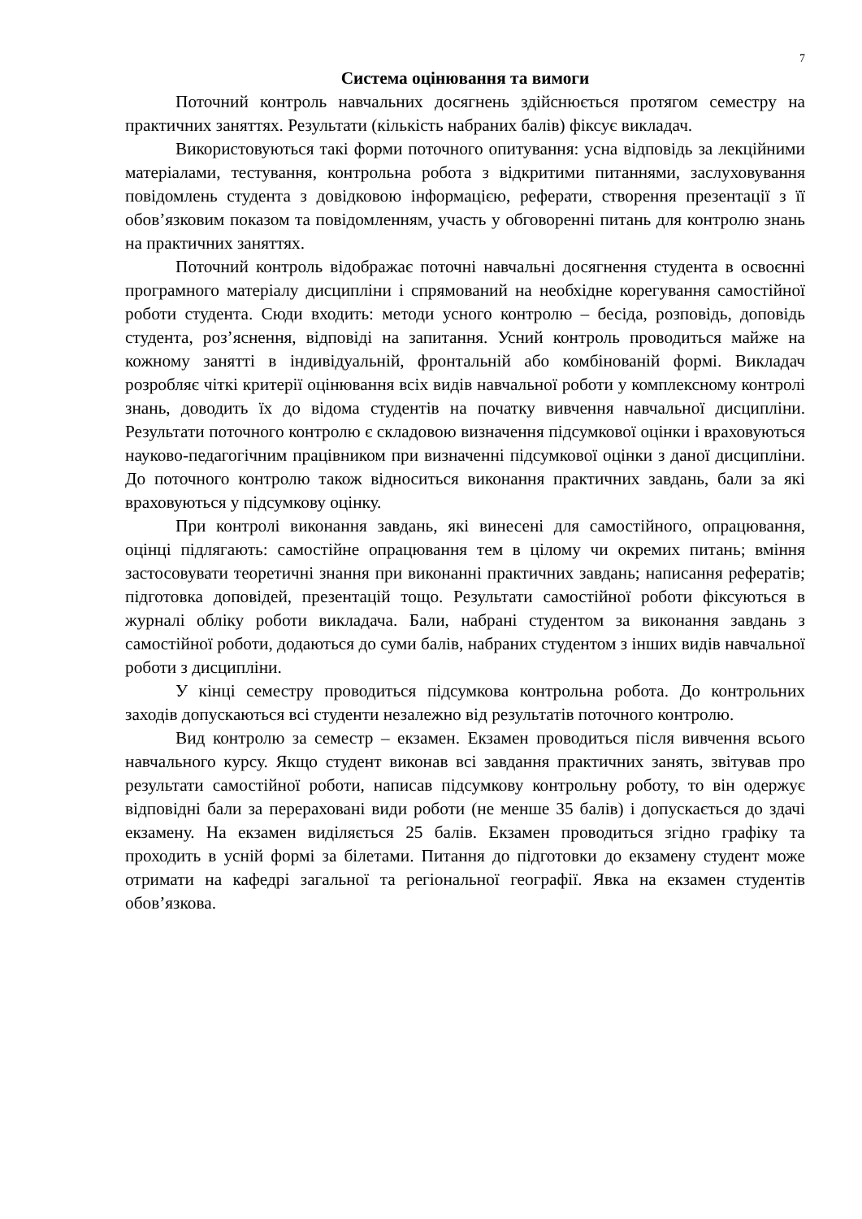7
Система оцінювання та вимоги
Поточний контроль навчальних досягнень здійснюється протягом семестру на практичних заняттях. Результати (кількість набраних балів) фіксує викладач.
Використовуються такі форми поточного опитування: усна відповідь за лекційними матеріалами, тестування, контрольна робота з відкритими питаннями, заслуховування повідомлень студента з довідковою інформацією, реферати, створення презентації з її обов’язковим показом та повідомленням, участь у обговоренні питань для контролю знань на практичних заняттях.
Поточний контроль відображає поточні навчальні досягнення студента в освоєнні програмного матеріалу дисципліни і спрямований на необхідне корегування самостійної роботи студента. Сюди входить: методи усного контролю – бесіда, розповідь, доповідь студента, роз’яснення, відповіді на запитання. Усний контроль проводиться майже на кожному занятті в індивідуальній, фронтальній або комбінованій формі. Викладач розробляє чіткі критерії оцінювання всіх видів навчальної роботи у комплексному контролі знань, доводить їх до відома студентів на початку вивчення навчальної дисципліни. Результати поточного контролю є складовою визначення підсумкової оцінки і враховуються науково-педагогічним працівником при визначенні підсумкової оцінки з даної дисципліни. До поточного контролю також відноситься виконання практичних завдань, бали за які враховуються у підсумкову оцінку.
При контролі виконання завдань, які винесені для самостійного, опрацювання, оцінці підлягають: самостійне опрацювання тем в цілому чи окремих питань; вміння застосовувати теоретичні знання при виконанні практичних завдань; написання рефератів; підготовка доповідей, презентацій тощо. Результати самостійної роботи фіксуються в журналі обліку роботи викладача. Бали, набрані студентом за виконання завдань з самостійної роботи, додаються до суми балів, набраних студентом з інших видів навчальної роботи з дисципліни.
У кінці семестру проводиться підсумкова контрольна робота. До контрольних заходів допускаються всі студенти незалежно від результатів поточного контролю.
Вид контролю за семестр – екзамен. Екзамен проводиться після вивчення всього навчального курсу. Якщо студент виконав всі завдання практичних занять, звітував про результати самостійної роботи, написав підсумкову контрольну роботу, то він одержує відповідні бали за перераховані види роботи (не менше 35 балів) і допускається до здачі екзамену. На екзамен виділяється 25 балів. Екзамен проводиться згідно графіку та проходить в усній формі за білетами. Питання до підготовки до екзамену студент може отримати на кафедрі загальної та регіональної географії. Явка на екзамен студентів обов’язкова.